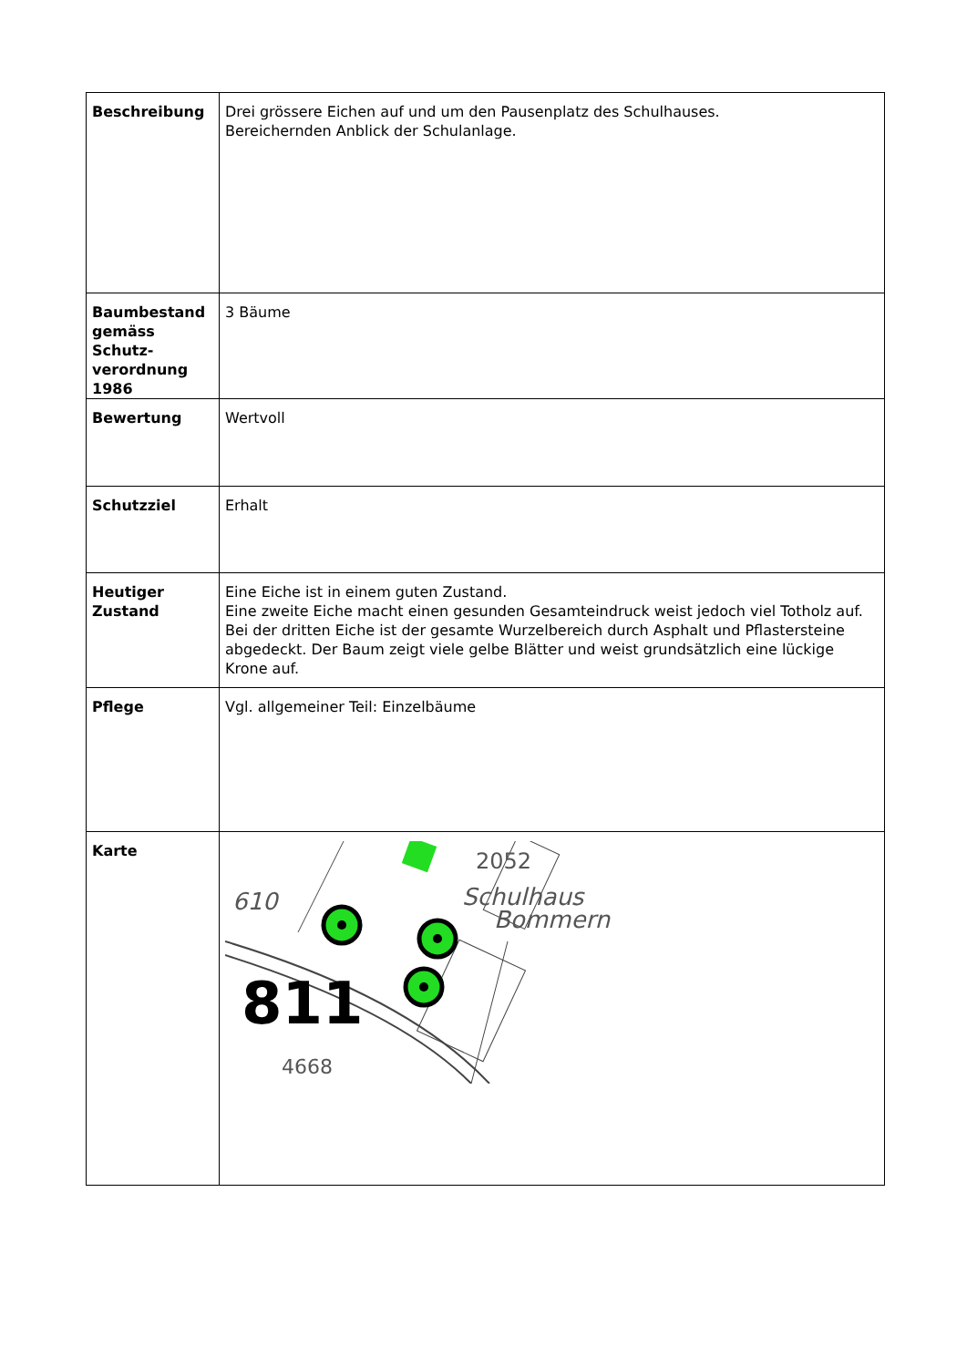| Beschreibung | Drei grössere Eichen auf und um den Pausenplatz des Schulhauses. Bereichernden Anblick der Schulanlage. |
| Baumbestand gemäss Schutz-verordnung 1986 | 3 Bäume |
| Bewertung | Wertvoll |
| Schutzziel | Erhalt |
| Heutiger Zustand | Eine Eiche ist in einem guten Zustand. Eine zweite Eiche macht einen gesunden Gesamteindruck weist jedoch viel Totholz auf. Bei der dritten Eiche ist der gesamte Wurzelbereich durch Asphalt und Pflastersteine abgedeckt. Der Baum zeigt viele gelbe Blätter und weist grundsätzlich eine lückige Krone auf. |
| Pflege | Vgl. allgemeiner Teil: Einzelbäume |
| Karte | 2052 Schulhaus Bommern 610 811 4668 |